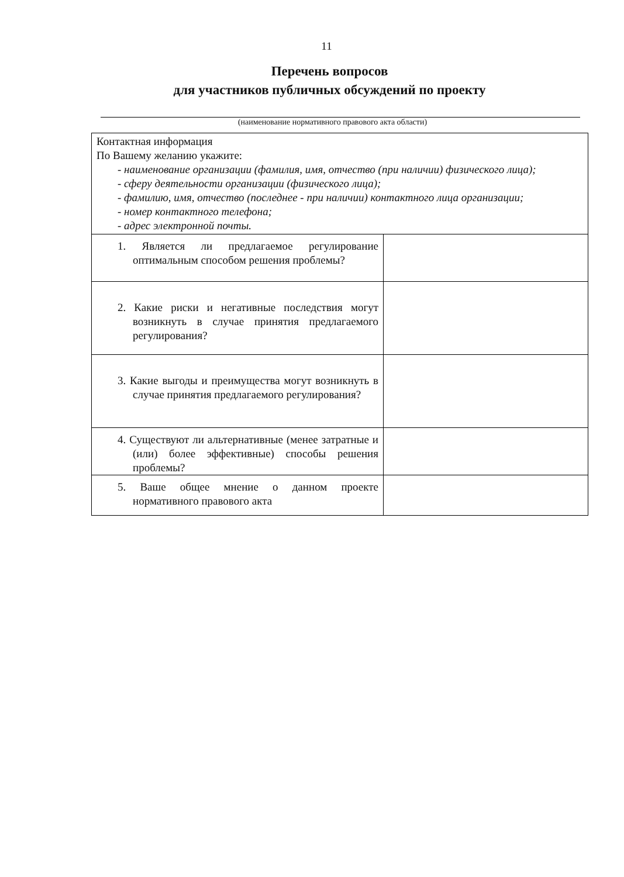11
Перечень вопросов
для участников публичных обсуждений по проекту
(наименование нормативного правового акта области)
| Контактная информация По Вашему желанию укажите: - наименование организации (фамилия, имя, отчество (при наличии) физического лица); - сферу деятельности организации (физического лица); - фамилию, имя, отчество (последнее - при наличии) контактного лица организации; - номер контактного телефона; - адрес электронной почты. | |
| 1. Является ли предлагаемое регулирование оптимальным способом решения проблемы? | |
| 2. Какие риски и негативные последствия могут возникнуть в случае принятия предлагаемого регулирования? | |
| 3. Какие выгоды и преимущества могут возникнуть в случае принятия предлагаемого регулирования? | |
| 4. Существуют ли альтернативные (менее затратные и (или) более эффективные) способы решения проблемы? | |
| 5. Ваше общее мнение о данном проекте нормативного правового акта | |